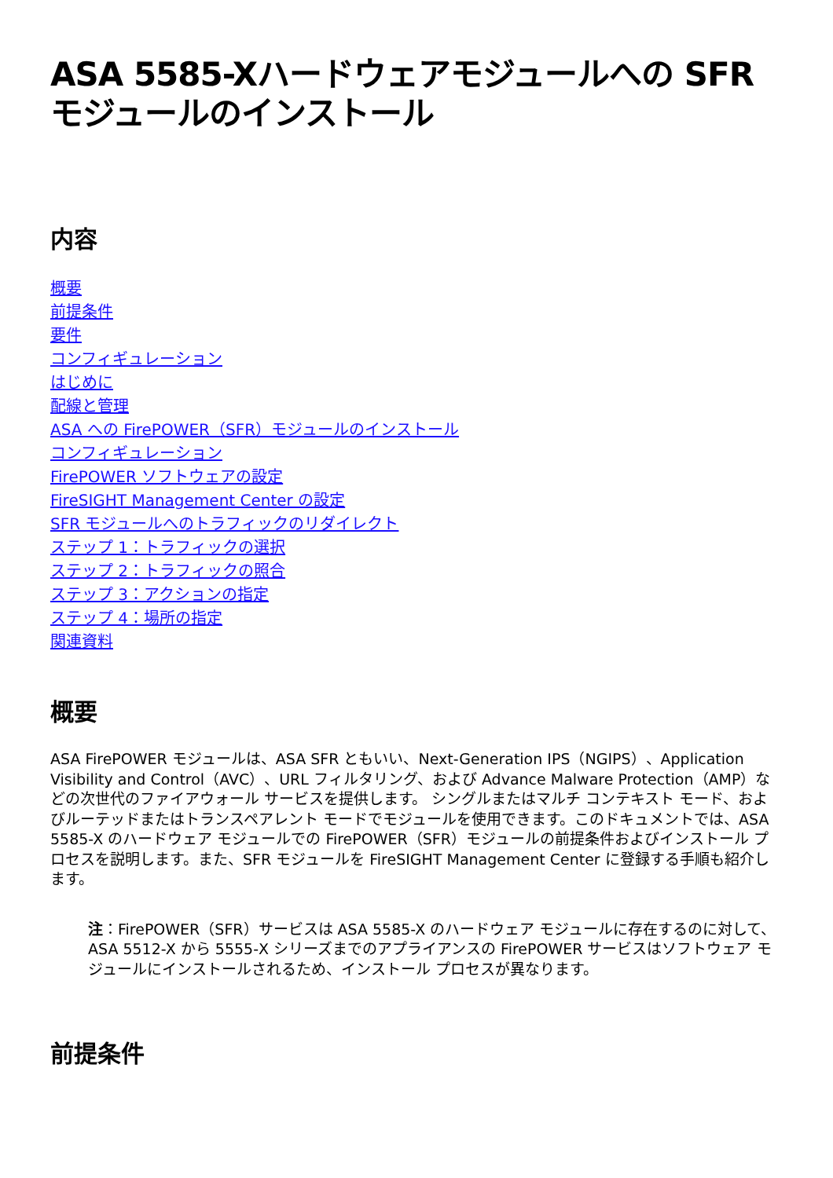ASA 5585-Xハードウェアモジュールへの SFRモジュールのインストール
内容
概要
前提条件
要件
コンフィギュレーション
はじめに
配線と管理
ASA への FirePOWER（SFR）モジュールのインストール
コンフィギュレーション
FirePOWER ソフトウェアの設定
FireSIGHT Management Center の設定
SFR モジュールへのトラフィックのリダイレクト
ステップ 1：トラフィックの選択
ステップ 2：トラフィックの照合
ステップ 3：アクションの指定
ステップ 4：場所の指定
関連資料
概要
ASA FirePOWER モジュールは、ASA SFR ともいい、Next-Generation IPS（NGIPS）、Application Visibility and Control（AVC）、URL フィルタリング、および Advance Malware Protection（AMP）などの次世代のファイアウォール サービスを提供します。 シングルまたはマルチ コンテキスト モード、およびルーテッドまたはトランスペアレント モードでモジュールを使用できます。このドキュメントでは、ASA 5585-X のハードウェア モジュールでの FirePOWER（SFR）モジュールの前提条件およびインストール プロセスを説明します。また、SFR モジュールを FireSIGHT Management Center に登録する手順も紹介します。
注：FirePOWER（SFR）サービスは ASA 5585-X のハードウェア モジュールに存在するのに対して、ASA 5512-X から 5555-X シリーズまでのアプライアンスの FirePOWER サービスはソフトウェア モジュールにインストールされるため、インストール プロセスが異なります。
前提条件